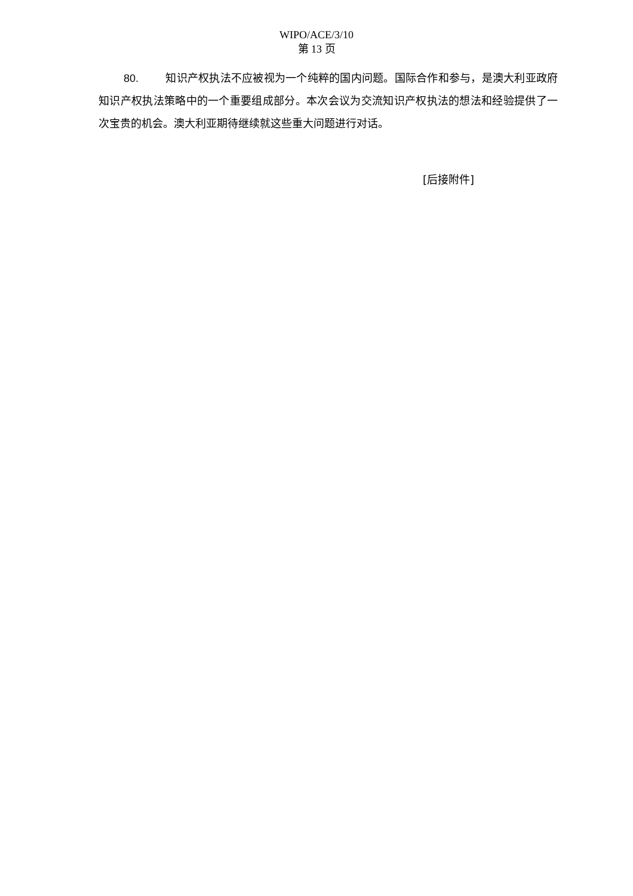WIPO/ACE/3/10
第 13 页
80. 知识产权执法不应被视为一个纯粹的国内问题。国际合作和参与，是澳大利亚政府知识产权执法策略中的一个重要组成部分。本次会议为交流知识产权执法的想法和经验提供了一次宝贵的机会。澳大利亚期待继续就这些重大问题进行对话。
[后接附件]